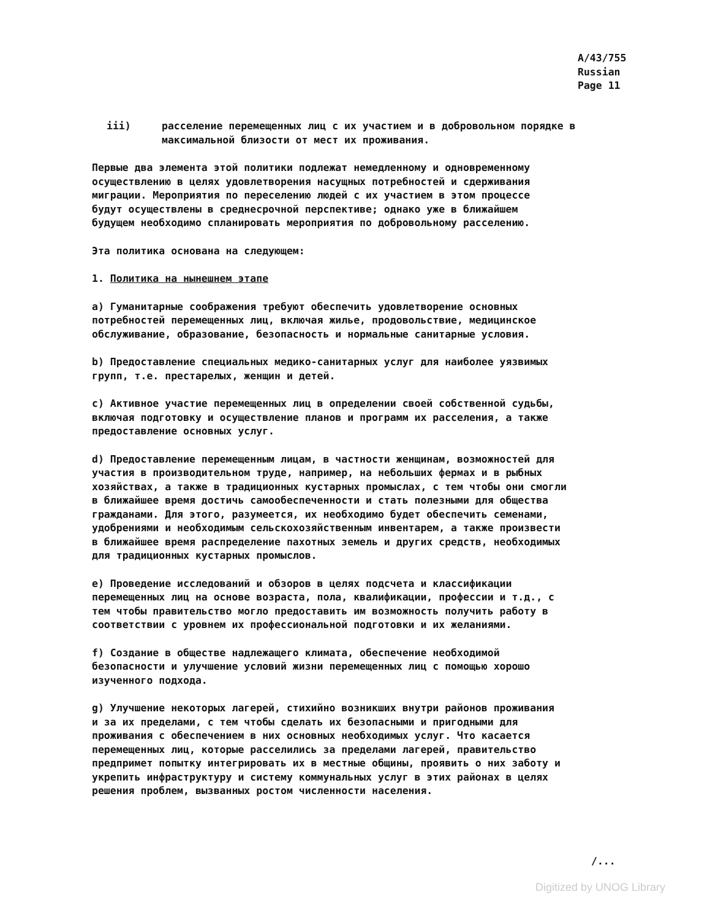A/43/755
Russian
Page 11
iii) расселение перемещенных лиц с их участием и в добровольном порядке в максимальной близости от мест их проживания.
Первые два элемента этой политики подлежат немедленному и одновременному осуществлению в целях удовлетворения насущных потребностей и сдерживания миграции. Мероприятия по переселению людей с их участием в этом процессе будут осуществлены в среднесрочной перспективе; однако уже в ближайшем будущем необходимо спланировать мероприятия по добровольному расселению.
Эта политика основана на следующем:
1. Политика на нынешнем этапе
a) Гуманитарные соображения требуют обеспечить удовлетворение основных потребностей перемещенных лиц, включая жилье, продовольствие, медицинское обслуживание, образование, безопасность и нормальные санитарные условия.
b) Предоставление специальных медико-санитарных услуг для наиболее уязвимых групп, т.е. престарелых, женщин и детей.
c) Активное участие перемещенных лиц в определении своей собственной судьбы, включая подготовку и осуществление планов и программ их расселения, а также предоставление основных услуг.
d) Предоставление перемещенным лицам, в частности женщинам, возможностей для участия в производительном труде, например, на небольших фермах и в рыбных хозяйствах, а также в традиционных кустарных промыслах, с тем чтобы они смогли в ближайшее время достичь самообеспеченности и стать полезными для общества гражданами. Для этого, разумеется, их необходимо будет обеспечить семенами, удобрениями и необходимым сельскохозяйственным инвентарем, а также произвести в ближайшее время распределение пахотных земель и других средств, необходимых для традиционных кустарных промыслов.
e) Проведение исследований и обзоров в целях подсчета и классификации перемещенных лиц на основе возраста, пола, квалификации, профессии и т.д., с тем чтобы правительство могло предоставить им возможность получить работу в соответствии с уровнем их профессиональной подготовки и их желаниями.
f) Создание в обществе надлежащего климата, обеспечение необходимой безопасности и улучшение условий жизни перемещенных лиц с помощью хорошо изученного подхода.
g) Улучшение некоторых лагерей, стихийно возникших внутри районов проживания и за их пределами, с тем чтобы сделать их безопасными и пригодными для проживания с обеспечением в них основных необходимых услуг. Что касается перемещенных лиц, которые расселились за пределами лагерей, правительство предпримет попытку интегрировать их в местные общины, проявить о них заботу и укрепить инфраструктуру и систему коммунальных услуг в этих районах в целях решения проблем, вызванных ростом численности населения.
/...
Digitized by UNOG Library